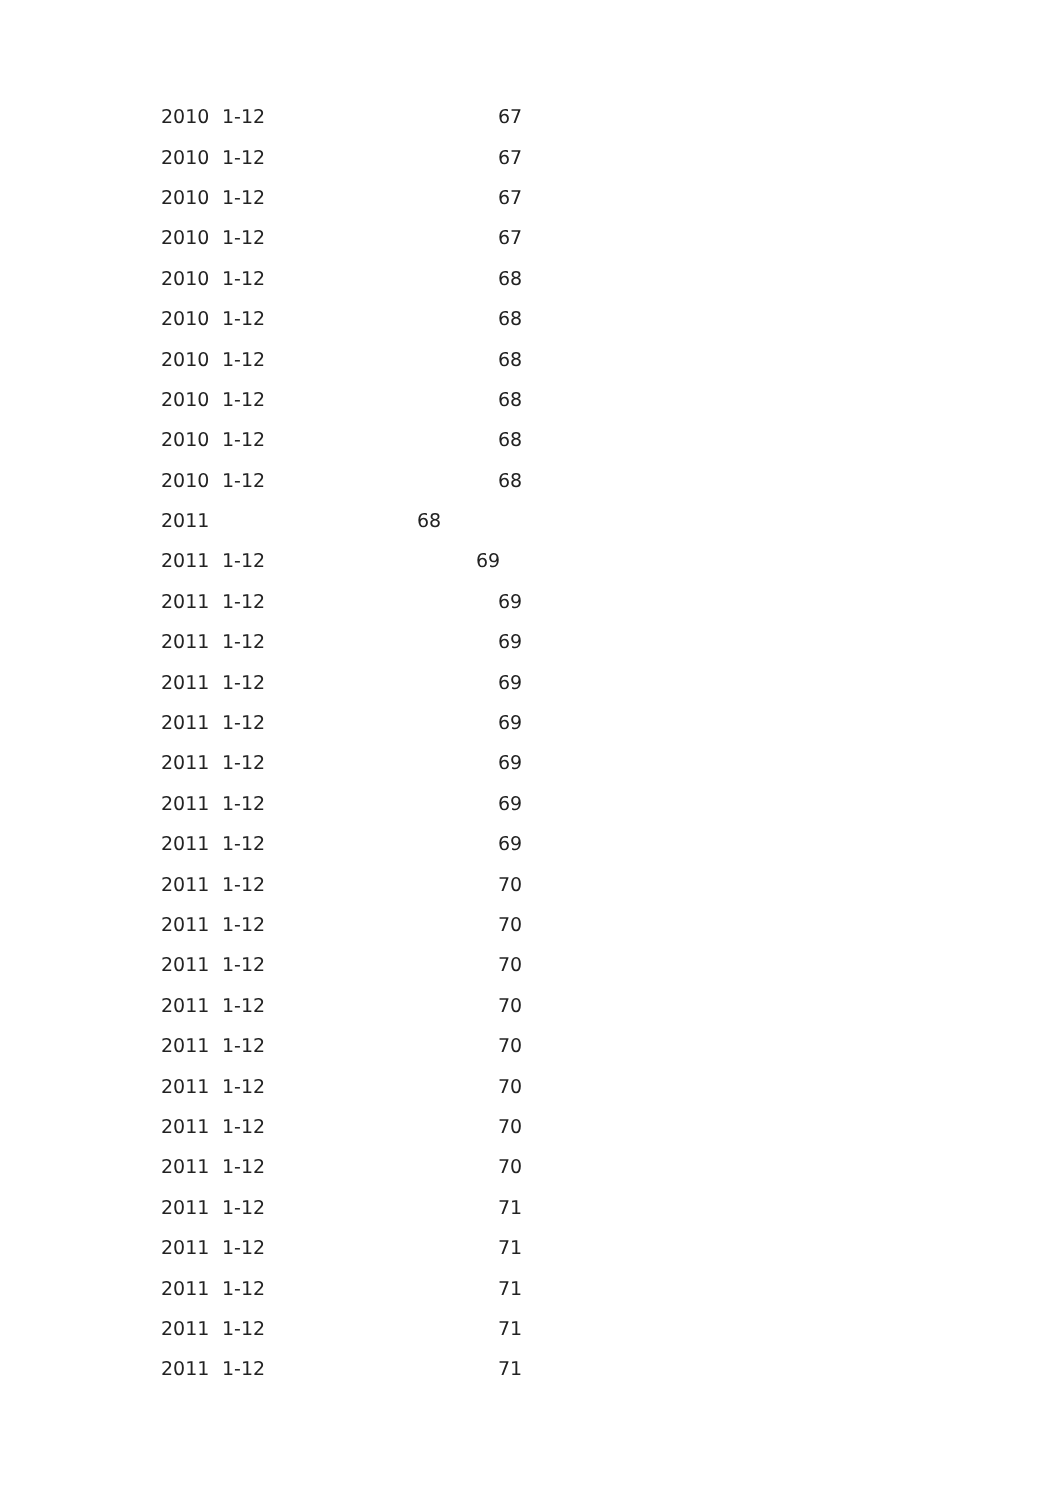2010 1-12 67
2010 1-12 67
2010 1-12 67
2010 1-12 67
2010 1-12 68
2010 1-12 68
2010 1-12 68
2010 1-12 68
2010 1-12 68
2010 1-12 68
2011 68
2011 1-12 69
2011 1-12 69
2011 1-12 69
2011 1-12 69
2011 1-12 69
2011 1-12 69
2011 1-12 69
2011 1-12 69
2011 1-12 70
2011 1-12 70
2011 1-12 70
2011 1-12 70
2011 1-12 70
2011 1-12 70
2011 1-12 70
2011 1-12 70
2011 1-12 71
2011 1-12 71
2011 1-12 71
2011 1-12 71
2011 1-12 71